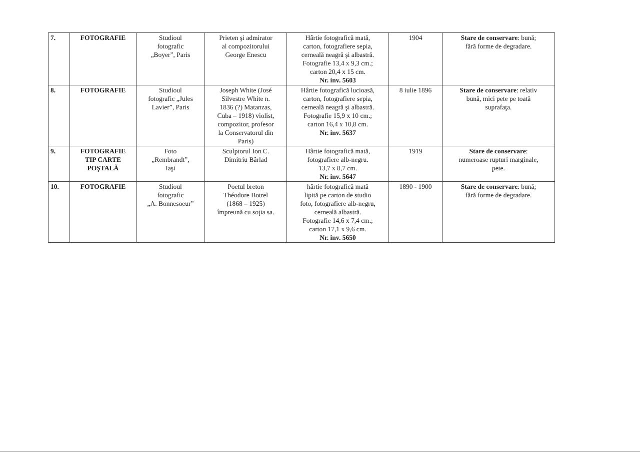| 7. | FOTOGRAFIE | Studioul fotografic „Boyer”, Paris | Prieten şi admirator al compozitorului George Enescu | Hârtie fotografică mată, carton, fotografiere sepia, cerneală neagră şi albastră. Fotografie 13,4 x 9,3 cm.; carton 20,4 x 15 cm. Nr. inv. 5603 | 1904 | Stare de conservare : bună; fără forme de degradare. |
| 8. | FOTOGRAFIE | Studioul fotografic „Jules Lavier”, Paris | Joseph White (José Silvestre White n. 1836 (?) Matanzas, Cuba – 1918) violist, compozitor, profesor la Conservatorul din Paris) | Hârtie fotografică lucioasă, carton, fotografiere sepia, cerneală neagră şi albastră. Fotografie 15,9 x 10 cm.; carton 16,4 x 10,8 cm. Nr. inv. 5637 | 8 iulie 1896 | Stare de conservare : relativ bună, mici pete pe toată suprafaţa. |
| 9. | FOTOGRAFIE TIP CARTE POŞTALĂ | Foto „Rembrandt”, Iaşi | Sculptorul Ion C. Dimitriu Bârlad | Hârtie fotografică mată, fotografiere alb-negru. 13,7 x 8,7 cm. Nr. inv. 5647 | 1919 | Stare de conservare : numeroase rupturi marginale, pete. |
| 10. | FOTOGRAFIE | Studioul fotografic „A. Bonnesoeur” | Poetul breton Théodore Botrel (1868 – 1925) împreună cu soţia sa. | hârtie fotografică mată lipită pe carton de studio foto, fotografiere alb-negru, cerneală albastră. Fotografie 14,6 x 7,4 cm.; carton 17,1 x 9,6 cm. Nr. inv. 5650 | 1890 - 1900 | Stare de conservare : bună; fără forme de degradare. |